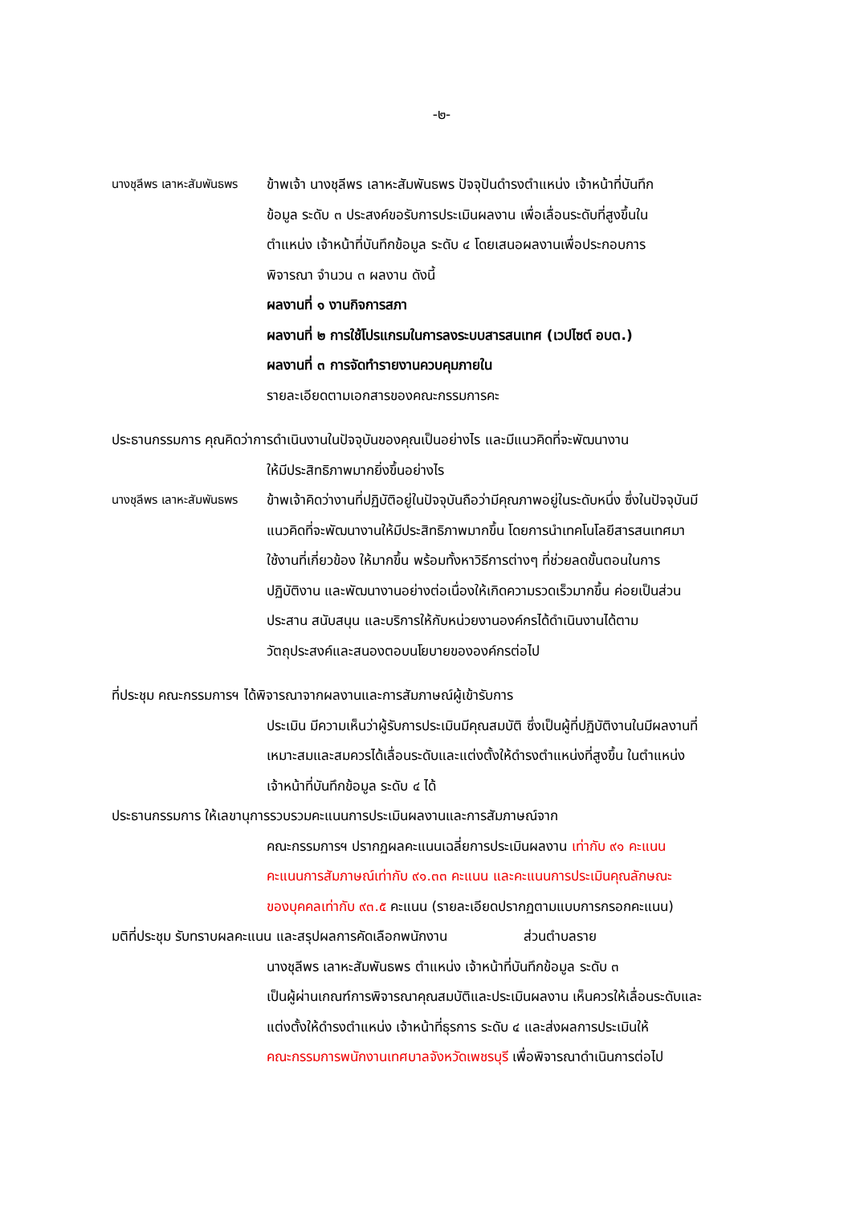-๒-
นางชุลีพร เลาหะสัมพันธพร ข้าพเจ้า นางชุลีพร เลาหะสัมพันธพร ปัจจุปันดำรงตำแหน่ง เจ้าหน้าที่บันทึก
ข้อมูล ระดับ ๓ ประสงค์ขอรับการประเมินผลงาน เพื่อเลื่อนระดับที่สูงขึ้นใน
ตำแหน่ง เจ้าหน้าที่บันทึกข้อมูล ระดับ ๔ โดยเสนอผลงานเพื่อประกอบการ
พิจารณา จำนวน ๓ ผลงาน ดังนี้
ผลงานที่ ๑ งานกิจการสภา
ผลงานที่ ๒ การใช้โปรแกรมในการลงระบบสารสนเทศ (เวปไซต์ อบต.)
ผลงานที่ ๓ การจัดทำรายงานควบคุมภายใน
รายละเอียดตามเอกสารของคณะกรรมการคะ
ประธานกรรมการ คุณคิดว่าการดำเนินงานในปัจจุบันของคุณเป็นอย่างไร และมีแนวคิดที่จะพัฒนางาน
ให้มีประสิทธิภาพมากยิ่งขึ้นอย่างไร
นางชุลีพร เลาหะสัมพันธพร ข้าพเจ้าคิดว่างานที่ปฏิบัติอยู่ในปัจจุบันถือว่ามีคุณภาพอยู่ในระดับหนึ่ง ซึ่งในปัจจุบันมี
แนวคิดที่จะพัฒนางานให้มีประสิทธิภาพมากขึ้น โดยการนำเทคโนโลยีสารสนเทศมา
ใช้งานที่เกี่ยวข้อง ให้มากขึ้น พร้อมทั้งหาวิธีการต่างๆ ที่ช่วยลดขั้นตอนในการ
ปฏิบัติงาน และพัฒนางานอย่างต่อเนื่องให้เกิดความรวดเร็วมากขึ้น ค่อยเป็นส่วน
ประสาน สนับสนุน และบริการให้กับหน่วยงานองค์กรได้ดำเนินงานได้ตาม
วัตถุประสงค์และสนองตอบนโยบายขององค์กรต่อไป
ที่ประชุม คณะกรรมการฯ ได้พิจารณาจากผลงานและการสัมภาษณ์ผู้เข้ารับการ
ประเมิน มีความเห็นว่าผู้รับการประเมินมีคุณสมบัติ ซึ่งเป็นผู้ที่ปฏิบัติงานในมีผลงานที่
เหมาะสมและสมควรได้เลื่อนระดับและแต่งตั้งให้ดำรงตำแหน่งที่สูงขึ้น ในตำแหน่ง
เจ้าหน้าที่บันทึกข้อมูล ระดับ ๔ ได้
ประธานกรรมการ ให้เลขานุการรวบรวมคะแนนการประเมินผลงานและการสัมภาษณ์จาก
คณะกรรมการฯ ปรากฏผลคะแนนเฉลี่ยการประเมินผลงาน เท่ากับ ๙๑ คะแนน
คะแนนการสัมภาษณ์เท่ากับ ๙๑.๓๓ คะแนน และคะแนนการประเมินคุณลักษณะ
ของบุคคลเท่ากับ ๙๓.๕ คะแนน (รายละเอียดปรากฏตามแบบการกรอกคะแนน)
มติที่ประชุม รับทราบผลคะแนน และสรุปผลการคัดเลือกพนักงาน ส่วนตำบลราย
นางชุลีพร เลาหะสัมพันธพร ตำแหน่ง เจ้าหน้าที่บันทึกข้อมูล ระดับ ๓
เป็นผู้ผ่านเกณฑ์การพิจารณาคุณสมบัติและประเมินผลงาน เห็นควรให้เลื่อนระดับและ
แต่งตั้งให้ดำรงตำแหน่ง เจ้าหน้าที่ธุรการ ระดับ ๔ และส่งผลการประเมินให้
คณะกรรมการพนักงานเทศบาลจังหวัดเพชรบุรี เพื่อพิจารณาดำเนินการต่อไป